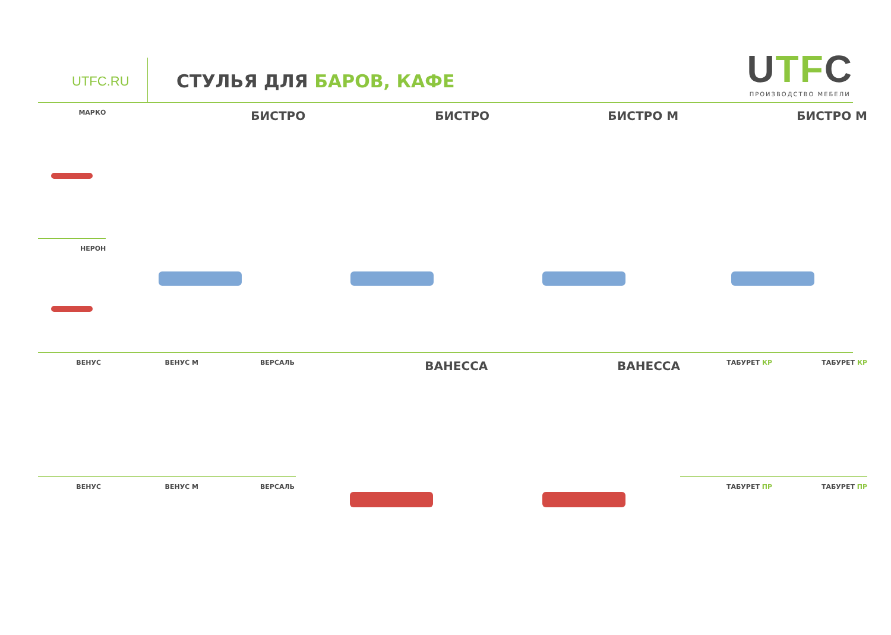UTFC.RU
СТУЛЬЯ ДЛЯ БАРОВ, КАФЕ
UTFC
ПРОИЗВОДСТВО МЕБЕЛИ
МАРКО
НЕРОН
БИСТРО БИСТРО БИСТРО М БИСТРО М
ВЕНУС ВЕНУС М ВЕРСАЛЬ
ВЕНУС ВЕНУС М ВЕРСАЛЬ
ВАНЕССА ВАНЕССА
ТАБУРЕТ КР ТАБУРЕТ КР
ТАБУРЕТ ПР ТАБУРЕТ ПР